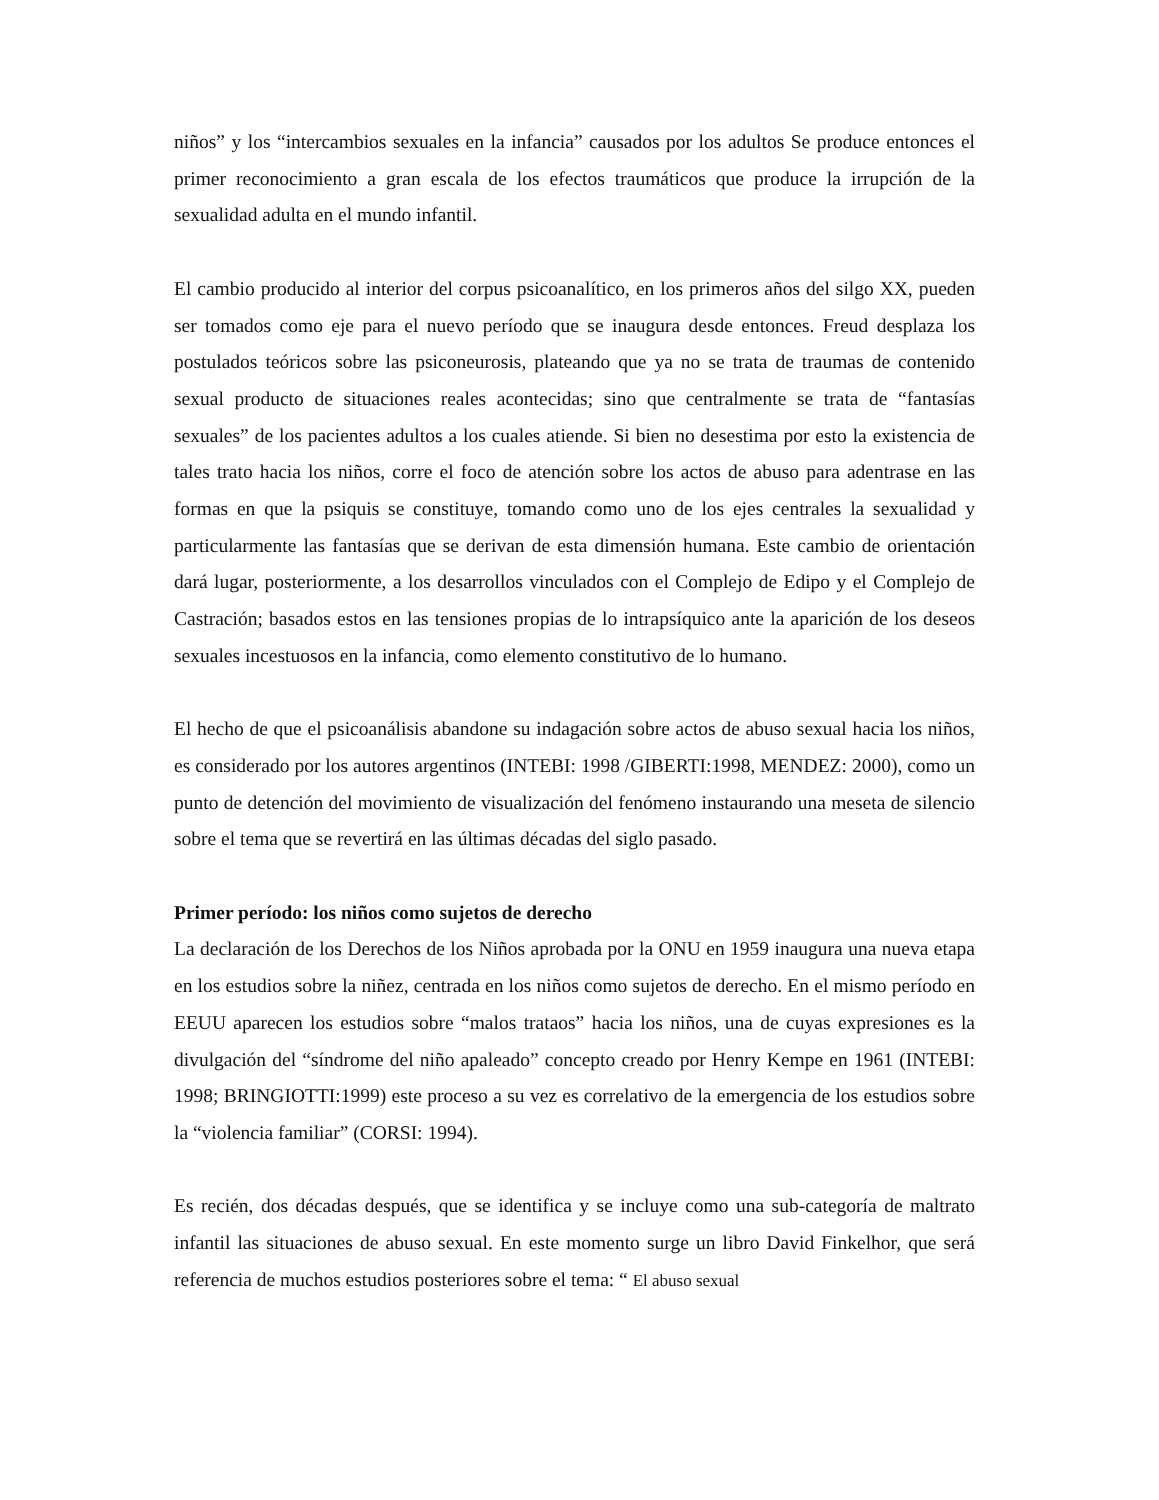niños” y los “intercambios sexuales en la infancia” causados por los adultos Se produce entonces el primer reconocimiento a gran escala de los efectos traumáticos que produce la irrupción de la sexualidad adulta en el mundo infantil.
El cambio producido al interior del corpus psicoanalítico, en los primeros años del silgo XX, pueden ser tomados como eje para el nuevo período que se inaugura desde entonces. Freud desplaza los postulados teóricos sobre las psiconeurosis, plateando que ya no se trata de traumas de contenido sexual producto de situaciones reales acontecidas; sino que centralmente se trata de “fantasías sexuales” de los pacientes adultos a los cuales atiende. Si bien no desestima por esto la existencia de tales trato hacia los niños, corre el foco de atención sobre los actos de abuso para adentrase en las formas en que la psiquis se constituye, tomando como uno de los ejes centrales la sexualidad y particularmente las fantasías que se derivan de esta dimensión humana. Este cambio de orientación dará lugar, posteriormente, a los desarrollos vinculados con el Complejo de Edipo y el Complejo de Castración; basados estos en las tensiones propias de lo intrapsíquico ante la aparición de los deseos sexuales incestuosos en la infancia, como elemento constitutivo de lo humano.
El hecho de que el psicoanálisis abandone su indagación sobre actos de abuso sexual hacia los niños, es considerado por los autores argentinos (INTEBI: 1998 /GIBERTI:1998, MENDEZ: 2000), como un punto de detención del movimiento de visualización del fenómeno instaurando una meseta de silencio sobre el tema que se revertirá en las últimas décadas del siglo pasado.
Primer período: los niños como sujetos de derecho
La declaración de los Derechos de los Niños aprobada por la ONU en 1959 inaugura una nueva etapa en los estudios sobre la niñez, centrada en los niños como sujetos de derecho. En el mismo período en EEUU aparecen los estudios sobre “malos trataos” hacia los niños, una de cuyas expresiones es la divulgación del “síndrome del niño apaleado” concepto creado por Henry Kempe en 1961 (INTEBI: 1998; BRINGIOTTI:1999) este proceso a su vez es correlativo de la emergencia de los estudios sobre la “violencia familiar” (CORSI: 1994).
Es recién, dos décadas después, que se identifica y se incluye como una sub-categoría de maltrato infantil las situaciones de abuso sexual. En este momento surge un libro David Finkelhor, que será referencia de muchos estudios posteriores sobre el tema: “ El abuso sexual